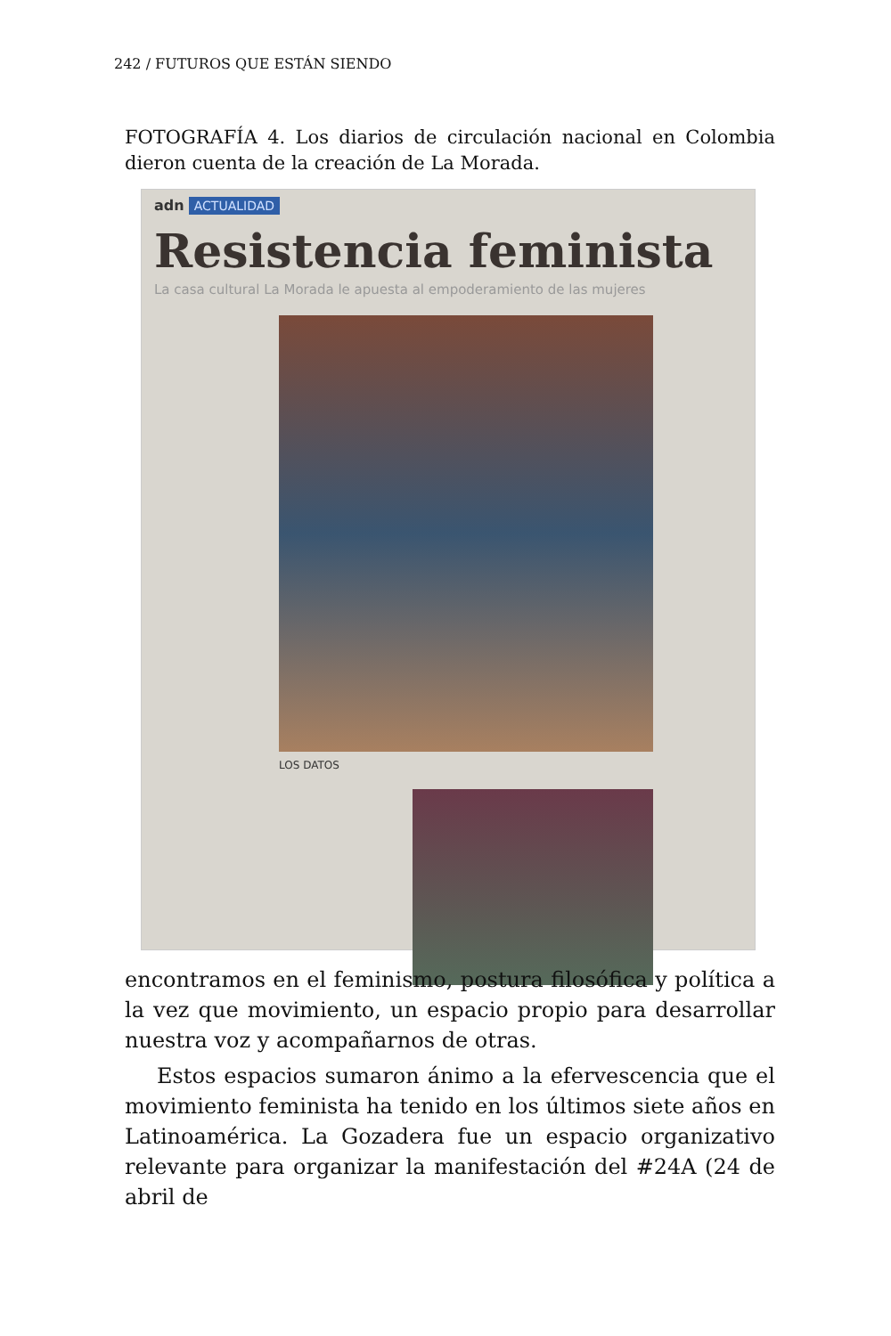242 / FUTUROS QUE ESTÁN SIENDO
FOTOGRAFÍA 4. Los diarios de circulación nacional en Colombia dieron cuenta de la creación de La Morada.
adn ACTUALIDAD
Resistencia feminista
La casa cultural La Morada le apuesta al empoderamiento de las mujeres
LOS DATOS
encontramos en el feminismo, postura filosófica y política a la vez que movimiento, un espacio propio para desarrollar nuestra voz y acompañarnos de otras.
Estos espacios sumaron ánimo a la efervescencia que el movimiento feminista ha tenido en los últimos siete años en Latinoamérica. La Gozadera fue un espacio organizativo relevante para organizar la manifestación del #24A (24 de abril de